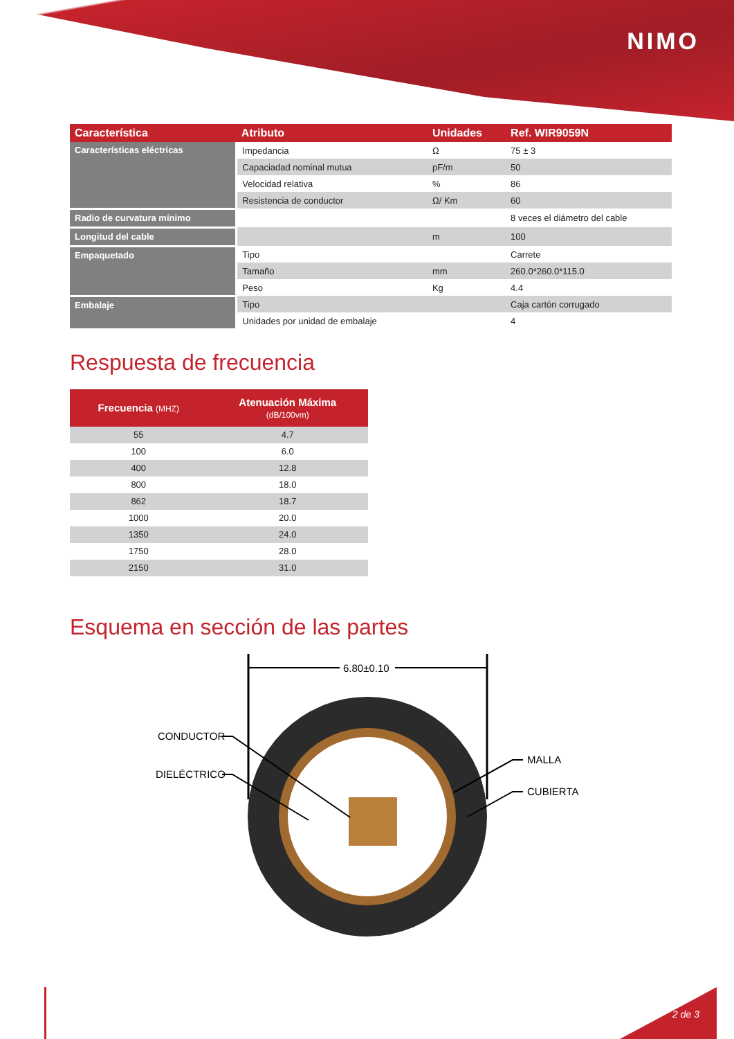NIMO
| Característica | Atributo | Unidades | Ref. WIR9059N |
| --- | --- | --- | --- |
| Características eléctricas | Impedancia | Ω | 75 ± 3 |
| | Capaciadad nominal mutua | pF/m | 50 |
| | Velocidad relativa | % | 86 |
| | Resistencia de conductor | Ω/ Km | 60 |
| Radio de curvatura mínimo | | | 8 veces el diámetro del cable |
| Longitud del cable | | m | 100 |
| Empaquetado | Tipo | | Carrete |
| | Tamaño | mm | 260.0*260.0*115.0 |
| | Peso | Kg | 4.4 |
| Embalaje | Tipo | | Caja cartón corrugado |
| | Unidades por unidad de embalaje | | 4 |
Respuesta de frecuencia
| Frecuencia (MHZ) | Atenuación Máxima (dB/100vm) |
| --- | --- |
| 55 | 4.7 |
| 100 | 6.0 |
| 400 | 12.8 |
| 800 | 18.0 |
| 862 | 18.7 |
| 1000 | 20.0 |
| 1350 | 24.0 |
| 1750 | 28.0 |
| 2150 | 31.0 |
Esquema en sección de las partes
6.80±0.10
CONDUCTOR
DIELÉCTRICO
MALLA
CUBIERTA
2 de 3